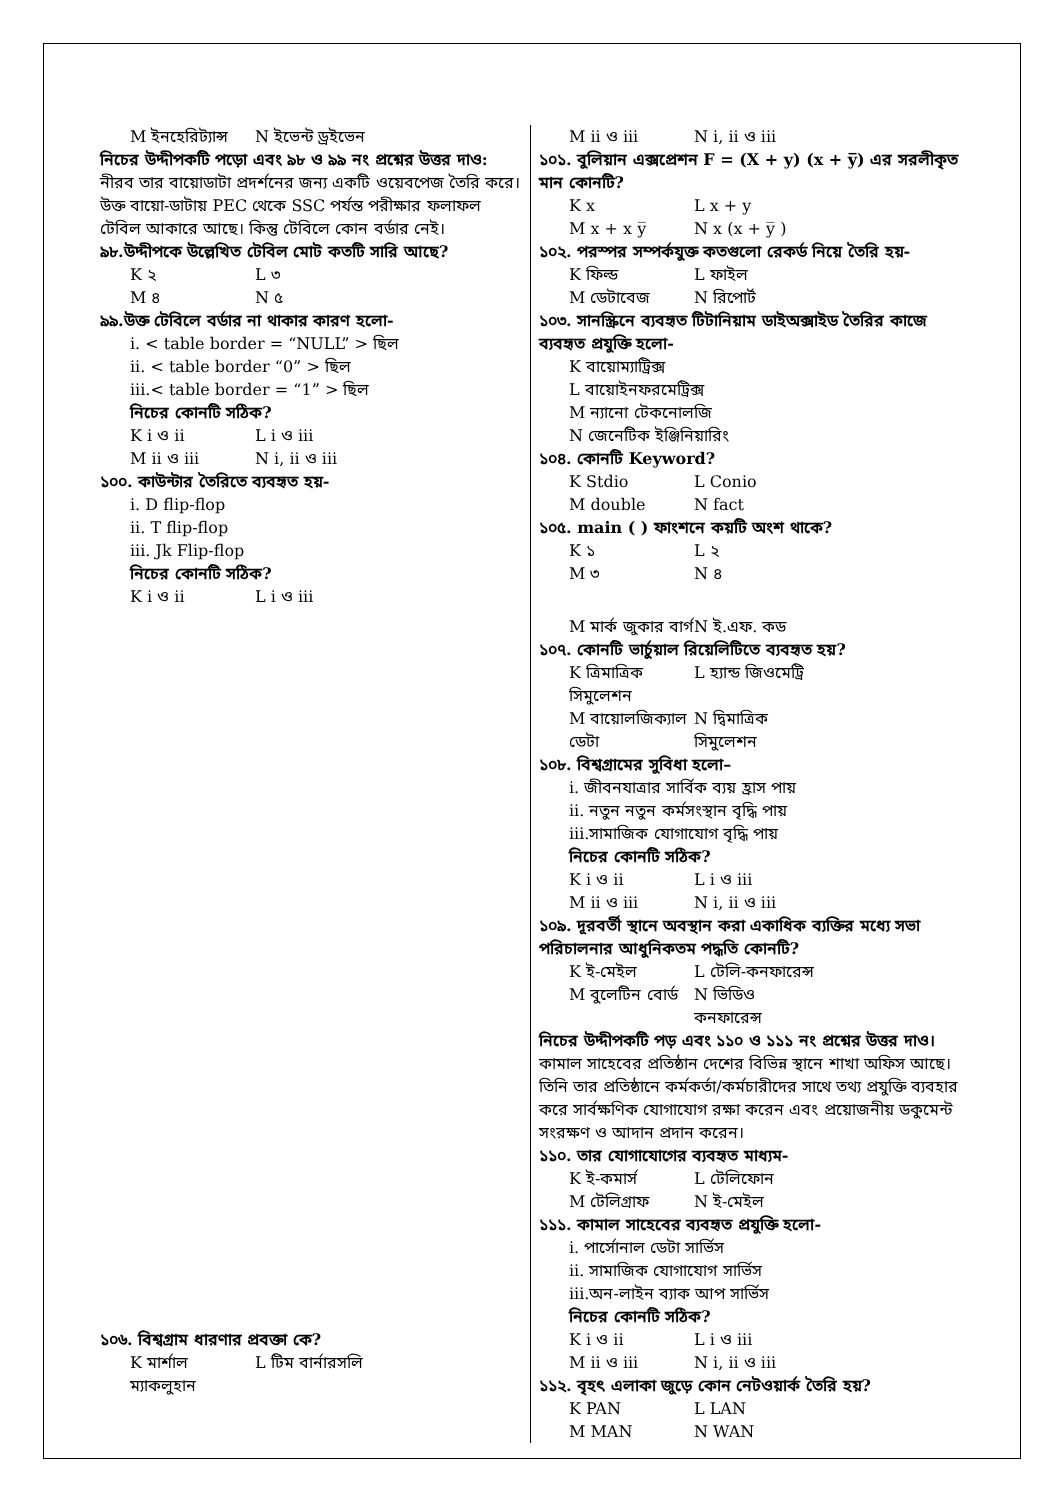M ইনহেরিট্যান্স N ইভেন্ট ড্রইভেন
নিচের উদ্দীপকটি পড়ো এবং ৯৮ ও ৯৯ নং প্রশ্নের উত্তর দাও:
নীরব তার বায়োডাটা প্রদর্শনের জন্য একটি ওয়েবপেজ তৈরি করে। উক্ত বায়ো-ডাটায় PEC থেকে SSC পর্যন্ত পরীক্ষার ফলাফল টেবিল আকারে আছে। কিন্তু টেবিলে কোন বর্ডার নেই।
৯৮.উদ্দীপকে উল্লেখিত টেবিল মোট কতটি সারি আছে?
K ২ L ৩
M ৪ N ৫
৯৯.উক্ত টেবিলে বর্ডার না থাকার কারণ হলো-
i. < table border = “NULL” > ছিল
ii. < table border “0” > ছিল
iii.< table border = “1” > ছিল
নিচের কোনটি সঠিক?
K i ও ii L i ও iii
M ii ও iii N i, ii ও iii
১০০. কাউন্টার তৈরিতে ব্যবহৃত হয়-
i. D flip-flop
ii. T flip-flop
iii. Jk Flip-flop
নিচের কোনটি সঠিক?
K i ও ii L i ও iii
১০৬. বিশ্বগ্রাম ধারণার প্রবক্তা কে?
K মার্শাল ম্যাকলুহান L টিম বার্নারসলি
M ii ও iii N i, ii ও iii
১০১. বুলিয়ান এক্সপ্রেশন F = (X + y) (x + y̅) এর সরলীকৃত মান কোনটি?
K x L x + y
M x + x y̅ N x (x + y̅ )
১০২. পরস্পর সম্পর্কযুক্ত কতগুলো রেকর্ড নিয়ে তৈরি হয়-
K ফিল্ড L ফাইল
M ডেটাবেজ N রিপোর্ট
১০৩. সানস্ক্রিনে ব্যবহৃত টিটানিয়াম ডাইঅক্সাইড তৈরির কাজে ব্যবহৃত প্রযুক্তি হলো-
K বায়োম্যাট্রিক্স
L বায়োইনফরমেট্রিক্স
M ন্যানো টেকনোলজি
N জেনেটিক ইঞ্জিনিয়ারিং
১০৪. কোনটি Keyword?
K Stdio L Conio
M double N fact
১০৫. main ( ) ফাংশনে কয়টি অংশ থাকে?
K ১ L ২
M ৩ N ৪
M মার্ক জুকার বার্গ N ই.এফ. কড
১০৭. কোনটি ভার্চুয়াল রিয়েলিটিতে ব্যবহৃত হয়?
K ত্রিমাত্রিক সিমুলেশন L হ্যান্ড জিওমেট্রি
M বায়োলজিক্যাল ডেটা N দ্বিমাত্রিক সিমুলেশন
১০৮. বিশ্বগ্রামের সুবিধা হলো–
i. জীবনযাত্রার সার্বিক ব্যয় হ্রাস পায়
ii. নতুন নতুন কর্মসংস্থান বৃদ্ধি পায়
iii.সামাজিক যোগাযোগ বৃদ্ধি পায়
নিচের কোনটি সঠিক?
K i ও ii L i ও iii
M ii ও iii N i, ii ও iii
১০৯. দূরবর্তী স্থানে অবস্থান করা একাধিক ব্যক্তির মধ্যে সভা পরিচালনার আধুনিকতম পদ্ধতি কোনটি?
K ই-মেইল L টেলি-কনফারেন্স
M বুলেটিন বোর্ড N ভিডিও কনফারেন্স
নিচের উদ্দীপকটি পড় এবং ১১০ ও ১১১ নং প্রশ্নের উত্তর দাও।
কামাল সাহেবের প্রতিষ্ঠান দেশের বিভিন্ন স্থানে শাখা অফিস আছে। তিনি তার প্রতিষ্ঠানে কর্মকর্তা/কর্মচারীদের সাথে তথ্য প্রযুক্তি ব্যবহার করে সার্বক্ষণিক যোগাযোগ রক্ষা করেন এবং প্রয়োজনীয় ডকুমেন্ট সংরক্ষণ ও আদান প্রদান করেন।
১১০. তার যোগাযোগের ব্যবহৃত মাধ্যম-
K ই-কমার্স L টেলিফোন
M টেলিগ্রাফ N ই-মেইল
১১১. কামাল সাহেবের ব্যবহৃত প্রযুক্তি হলো-
i. পার্সোনাল ডেটা সার্ভিস
ii. সামাজিক যোগাযোগ সার্ভিস
iii.অন-লাইন ব্যাক আপ সার্ভিস
নিচের কোনটি সঠিক?
K i ও ii L i ও iii
M ii ও iii N i, ii ও iii
১১২. বৃহৎ এলাকা জুড়ে কোন নেটওয়ার্ক তৈরি হয়?
K PAN L LAN
M MAN N WAN